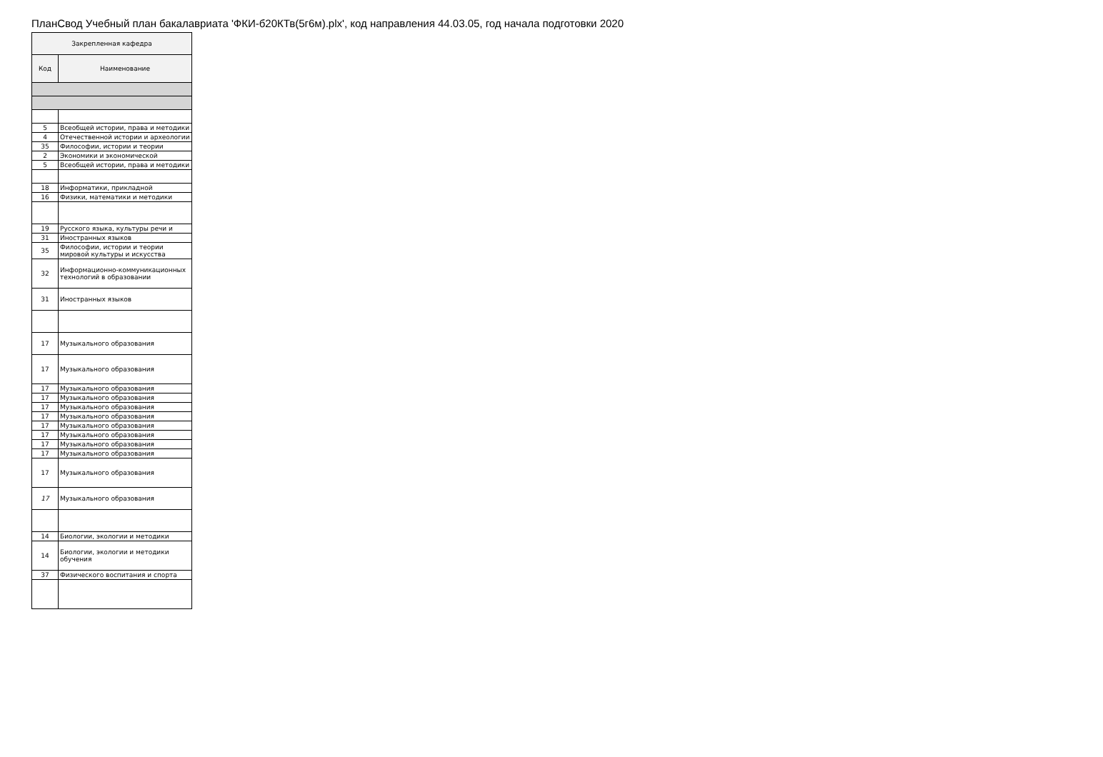ПланСвод Учебный план бакалавриата 'ФКИ-б20КТв(5г6м).plx', код направления 44.03.05, год начала подготовки 2020
| Закрепленная кафедра | |
| --- | --- |
| Код | Наименование |
| 5 | Всеобщей истории, права и методики |
| 4 | Отечественной истории и археологии |
| 35 | Философии, истории и теории |
| 2 | Экономики и экономической |
| 5 | Всеобщей истории, права и методики |
| 18 | Информатики, прикладной |
| 16 | Физики, математики и методики |
| 19 | Русского языка, культуры речи и |
| 31 | Иностранных языков |
| 35 | Философии, истории и теории мировой культуры и искусства |
| 32 | Информационно-коммуникационных технологий в образовании |
| 31 | Иностранных языков |
| 17 | Музыкального образования |
| 17 | Музыкального образования |
| 17 | Музыкального образования |
| 17 | Музыкального образования |
| 17 | Музыкального образования |
| 17 | Музыкального образования |
| 17 | Музыкального образования |
| 17 | Музыкального образования |
| 17 | Музыкального образования |
| 17 | Музыкального образования |
| 17 | Музыкального образования |
| 17 | Музыкального образования |
| 14 | Биологии, экологии и методики |
| 14 | Биологии, экологии и методики обучения |
| 37 | Физического воспитания и спорта |